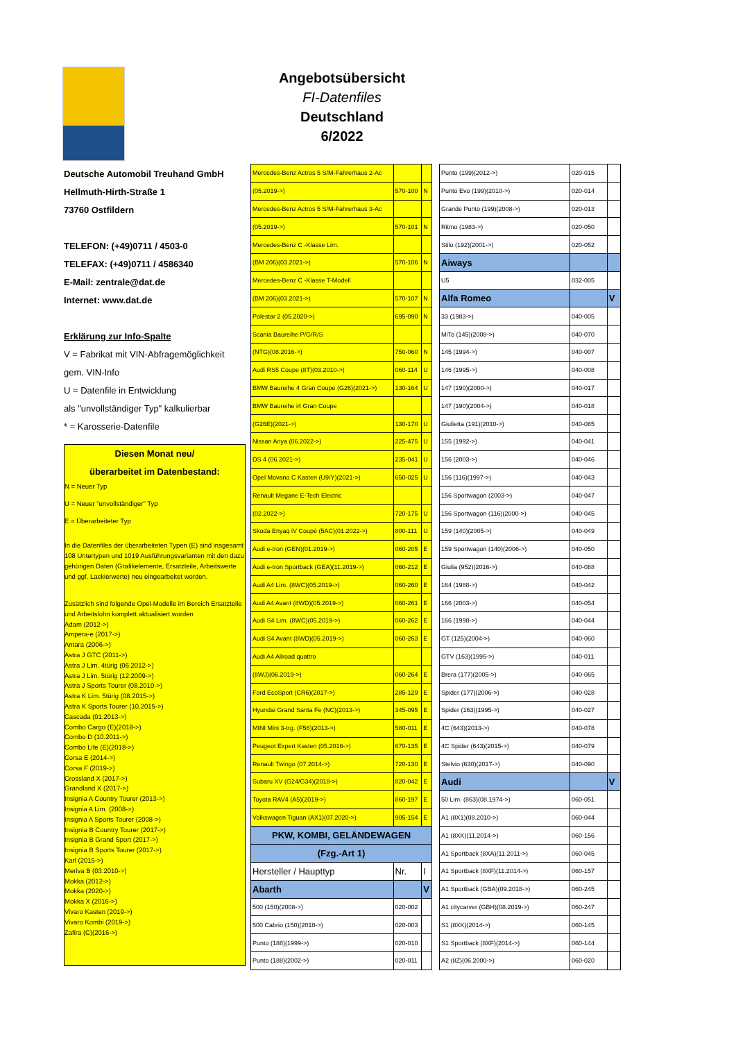Angebotsübersicht
FI-Datenfiles
Deutschland
6/2022
Deutsche Automobil Treuhand GmbH
Hellmuth-Hirth-Straße 1
73760 Ostfildern
TELEFON: (+49)0711 / 4503-0
TELEFAX: (+49)0711 / 4586340
E-Mail: zentrale@dat.de
Internet: www.dat.de
Erklärung zur Info-Spalte
V = Fabrikat mit VIN-Abfragemöglichkeit
gem. VIN-Info
U = Datenfile in Entwicklung
als "unvollständiger Typ" kalkulierbar
* = Karosserie-Datenfile
Diesen Monat neu/
überarbeitet im Datenbestand:
N = Neuer Typ
U = Neuer "unvollständiger" Typ
E = Überarbeiteter Typ
In die Datenfiles der überarbeiteten Typen (E) sind insgesamt 108 Untertypen und 1019 Ausführungsvarianten mit den dazu gehörigen Daten (Grafikelemente, Ersatzteile, Arbeitswerte und ggf. Lackierwerte) neu eingearbeitet worden.
Zusätzlich sind folgende Opel-Modelle im Bereich Ersatzteile und Arbeitslohn komplett aktualisiert worden
Adam (2012->)
Ampera-e (2017->)
Antara (2006->)
Astra J GTC (2011->)
Astra J Lim. 4türig (06.2012->)
Astra J Lim. 5türig (12.2009->)
Astra J Sports Tourer (08.2010->)
Astra K Lim. 5türig (08.2015->)
Astra K Sports Tourer (10.2015->)
Cascada (01.2013->)
Combo Cargo (E)(2018->)
Combo D (10.2011->)
Combo Life (E)(2018->)
Corsa E (2014->)
Corsa F (2019->)
Crossland X (2017->)
Grandland X (2017->)
Insignia A Country Tourer (2013->)
Insignia A Lim. (2008->)
Insignia A Sports Tourer (2008->)
Insignia B Country Tourer (2017->)
Insignia B Grand Sport (2017->)
Insignia B Sports Tourer (2017->)
Karl (2015->)
Meriva B (03.2010->)
Mokka (2012->)
Mokka (2020->)
Mokka X (2016->)
Vivaro Kasten (2019->)
Vivaro Kombi (2019->)
Zafira (C)(2016->)
| Mercedes-Benz Actros 5 S/M-Fahrerhaus 2-Ac | | |
| (05.2019->) | 570-100 | N |
| Mercedes-Benz Actros 5 S/M-Fahrerhaus 3-Ac | | |
| (05.2019->) | 570-101 | N |
| Mercedes-Benz C -Klasse Lim. | | |
| (BM 206)(03.2021->) | 570-106 | N |
| Mercedes-Benz C -Klasse T-Modell | | |
| (BM 206)(03.2021->) | 570-107 | N |
| Polestar 2 (05.2020->) | 695-090 | N |
| Scania Baureihe P/G/R/S | | |
| (NTG)(08.2016->) | 750-060 | N |
| Audi RS5 Coupe (8T)(03.2010->) | 060-114 | U |
| BMW Baureihe 4 Gran Coupe (G26)(2021->) | 130-164 | U |
| BMW Baureihe i4 Gran Coupe | | |
| (G26E)(2021->) | 130-170 | U |
| Nissan Ariya (06.2022->) | 225-475 | U |
| DS 4 (06.2021->) | 235-041 | U |
| Opel Movano C Kasten (U9/Y)(2021->) | 650-025 | U |
| Renault Megane E-Tech Electric | | |
| (02.2022->) | 720-175 | U |
| Skoda Enyaq iV Coupé (5AC)(01.2022->) | 800-111 | U |
| Audi e-tron (GEN)(01.2019->) | 060-205 | E |
| Audi e-tron Sportback (GEA)(11.2019->) | 060-212 | E |
| Audi A4 Lim. (8WC)(05.2019->) | 060-260 | E |
| Audi A4 Avant (8WD)(05.2019->) | 060-261 | E |
| Audi S4 Lim. (8WC)(05.2019->) | 060-262 | E |
| Audi S4 Avant (8WD)(05.2019->) | 060-263 | E |
| Audi A4 Allroad quattro | | |
| (8WJ)(06.2019->) | 060-264 | E |
| Ford EcoSport (CR6)(2017->) | 285-129 | E |
| Hyundai Grand Santa Fe (NC)(2013->) | 345-095 | E |
| MINI Mini 3-trg. (F56)(2013->) | 580-011 | E |
| Peugeot Expert Kasten (05.2016->) | 670-135 | E |
| Renault Twingo (07.2014->) | 720-130 | E |
| Subaru XV (G24/G34)(2018->) | 820-042 | E |
| Toyota RAV4 (A5)(2019->) | 860-197 | E |
| Volkswagen Tiguan (AX1)(07.2020->) | 905-154 | E |
| PKW, KOMBI, GELÄNDEWAGEN | | |
| (Fzg.-Art 1) | | |
| Hersteller / Haupttyp | Nr. | I |
| Abarth | | V |
| 500 (150)(2008->) | 020-002 | |
| 500 Cabrio (150)(2010->) | 020-003 | |
| Punto (188)(1999->) | 020-010 | |
| Punto (188)(2002->) | 020-011 | |
| Punto (199)(2012->) | 020-015 | |
| Punto Evo (199)(2010->) | 020-014 | |
| Grande Punto (199)(2008->) | 020-013 | |
| Ritmo (1983->) | 020-050 | |
| Stilo (192)(2001->) | 020-052 | |
| Aiways | | |
| U5 | 032-005 | |
| Alfa Romeo | | V |
| 33 (1983->) | 040-005 | |
| MiTo (145)(2008->) | 040-070 | |
| 145 (1994->) | 040-007 | |
| 146 (1995->) | 040-008 | |
| 147 (190)(2000->) | 040-017 | |
| 147 (190)(2004->) | 040-018 | |
| Giulietta (191)(2010->) | 040-085 | |
| 155 (1992->) | 040-041 | |
| 156 (2003->) | 040-046 | |
| 156 (116)(1997->) | 040-043 | |
| 156 Sportwagon (2003->) | 040-047 | |
| 156 Sportwagon (116)(2000->) | 040-045 | |
| 159 (140)(2005->) | 040-049 | |
| 159 Sportwagon (140)(2006->) | 040-050 | |
| Giulia (952)(2016->) | 040-088 | |
| 164 (1988->) | 040-042 | |
| 166 (2003->) | 040-054 | |
| 166 (1998->) | 040-044 | |
| GT (125)(2004->) | 040-060 | |
| GTV (163)(1995->) | 040-011 | |
| Brera (177)(2005->) | 040-065 | |
| Spider (177)(2006->) | 040-028 | |
| Spider (163)(1995->) | 040-027 | |
| 4C (643)(2013->) | 040-078 | |
| 4C Spider (643)(2015->) | 040-079 | |
| Stelvio (630)(2017->) | 040-090 | |
| Audi | | V |
| 50 Lim. (863)(08.1974->) | 060-051 | |
| A1 (8X1)(08.2010->) | 060-044 | |
| A1 (8XK)(11.2014->) | 060-156 | |
| A1 Sportback (8XA)(11.2011->) | 060-045 | |
| A1 Sportback (8XF)(11.2014->) | 060-157 | |
| A1 Sportback (GBA)(09.2018->) | 060-245 | |
| A1 citycarver (GBH)(08.2019->) | 060-247 | |
| S1 (8XK)(2014->) | 060-145 | |
| S1 Sportback (8XF)(2014->) | 060-144 | |
| A2 (8Z)(06.2000->) | 060-020 | |